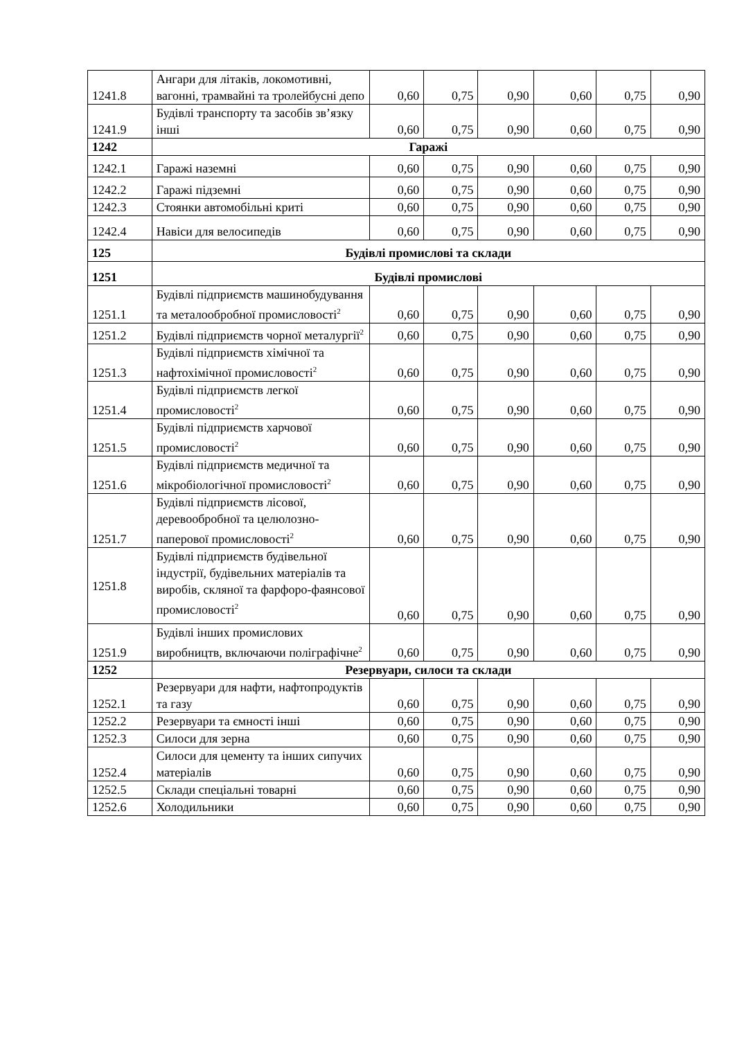| 1241.8 | Ангари для літаків, локомотивні, вагонні, трамвайні та тролейбусні депо | 0,60 | 0,75 | 0,90 | 0,60 | 0,75 | 0,90 |
| 1241.9 | Будівлі транспорту та засобів зв’язку інші | 0,60 | 0,75 | 0,90 | 0,60 | 0,75 | 0,90 |
| 1242 | Гаражі | | | | | | |
| 1242.1 | Гаражі наземні | 0,60 | 0,75 | 0,90 | 0,60 | 0,75 | 0,90 |
| 1242.2 | Гаражі підземні | 0,60 | 0,75 | 0,90 | 0,60 | 0,75 | 0,90 |
| 1242.3 | Стоянки автомобільні криті | 0,60 | 0,75 | 0,90 | 0,60 | 0,75 | 0,90 |
| 1242.4 | Навіси для велосипедів | 0,60 | 0,75 | 0,90 | 0,60 | 0,75 | 0,90 |
| 125 | Будівлі промислові та склади | | | | | | |
| 1251 | Будівлі промислові | | | | | | |
| 1251.1 | Будівлі підприємств машинобудування та металообробної промисловості<sup>2</sup> | 0,60 | 0,75 | 0,90 | 0,60 | 0,75 | 0,90 |
| 1251.2 | Будівлі підприємств чорної металургії<sup>2</sup> | 0,60 | 0,75 | 0,90 | 0,60 | 0,75 | 0,90 |
| 1251.3 | Будівлі підприємств хімічної та нафтохімічної промисловості<sup>2</sup> | 0,60 | 0,75 | 0,90 | 0,60 | 0,75 | 0,90 |
| 1251.4 | Будівлі підприємств легкої промисловості<sup>2</sup> | 0,60 | 0,75 | 0,90 | 0,60 | 0,75 | 0,90 |
| 1251.5 | Будівлі підприємств харчової промисловості<sup>2</sup> | 0,60 | 0,75 | 0,90 | 0,60 | 0,75 | 0,90 |
| 1251.6 | Будівлі підприємств медичної та мікробіологічної промисловості<sup>2</sup> | 0,60 | 0,75 | 0,90 | 0,60 | 0,75 | 0,90 |
| 1251.7 | Будівлі підприємств лісової, деревообробної та целюлозно-паперової промисловості<sup>2</sup> | 0,60 | 0,75 | 0,90 | 0,60 | 0,75 | 0,90 |
| 1251.8 | Будівлі підприємств будівельної індустрії, будівельних матеріалів та виробів, скляної та фарфоро-фаянсової промисловості<sup>2</sup> | 0,60 | 0,75 | 0,90 | 0,60 | 0,75 | 0,90 |
| 1251.9 | Будівлі інших промислових виробництв, включаючи поліграфічне<sup>2</sup> | 0,60 | 0,75 | 0,90 | 0,60 | 0,75 | 0,90 |
| 1252 | Резервуари, силоси та склади | | | | | | |
| 1252.1 | Резервуари для нафти, нафтопродуктів та газу | 0,60 | 0,75 | 0,90 | 0,60 | 0,75 | 0,90 |
| 1252.2 | Резервуари та ємності інші | 0,60 | 0,75 | 0,90 | 0,60 | 0,75 | 0,90 |
| 1252.3 | Силоси для зерна | 0,60 | 0,75 | 0,90 | 0,60 | 0,75 | 0,90 |
| 1252.4 | Силоси для цементу та інших сипучих матеріалів | 0,60 | 0,75 | 0,90 | 0,60 | 0,75 | 0,90 |
| 1252.5 | Склади спеціальні товарні | 0,60 | 0,75 | 0,90 | 0,60 | 0,75 | 0,90 |
| 1252.6 | Холодильники | 0,60 | 0,75 | 0,90 | 0,60 | 0,75 | 0,90 |